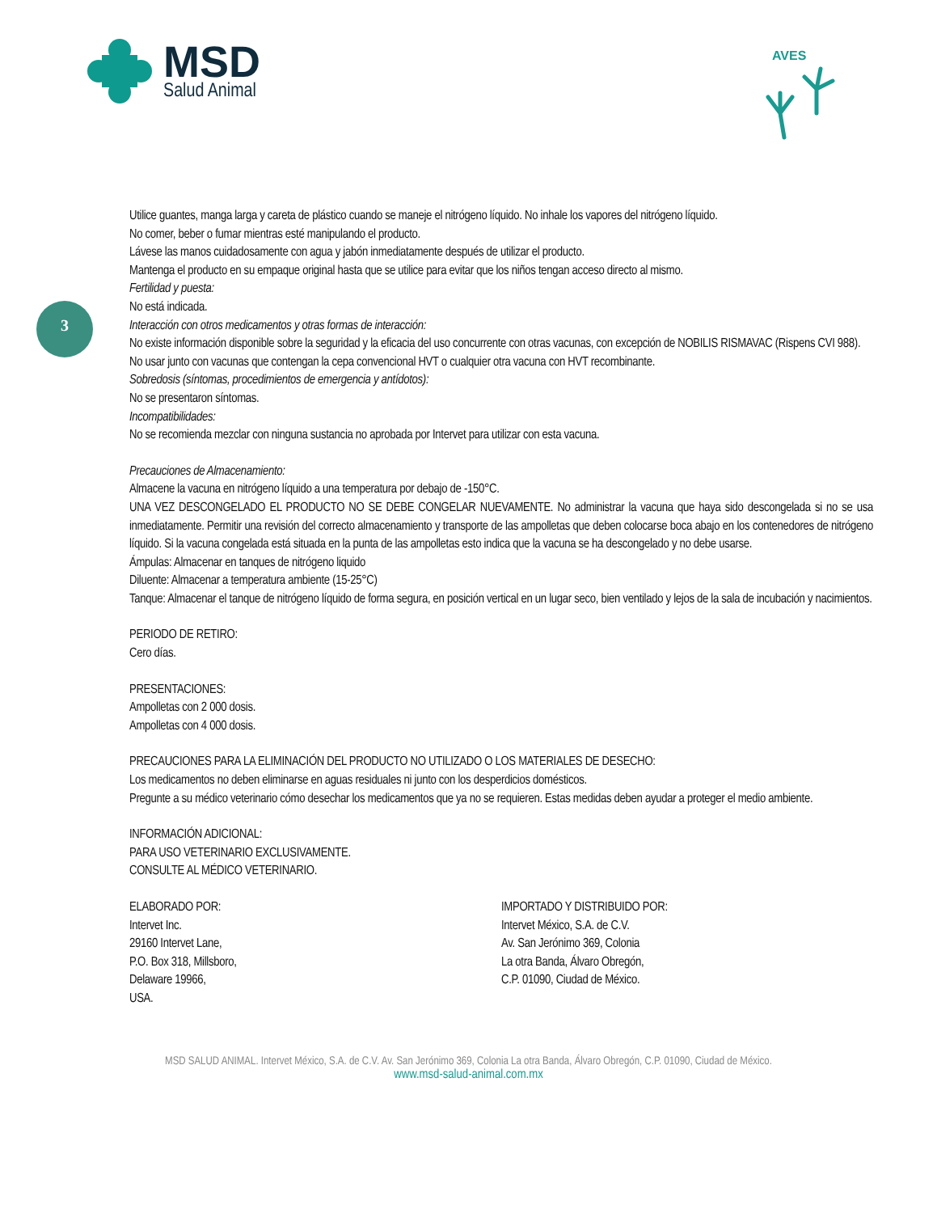MSD
Salud Animal
AVES
3
Utilice guantes, manga larga y careta de plástico cuando se maneje el nitrógeno líquido. No inhale los vapores del nitrógeno líquido.
No comer, beber o fumar mientras esté manipulando el producto.
Lávese las manos cuidadosamente con agua y jabón inmediatamente después de utilizar el producto.
Mantenga el producto en su empaque original hasta que se utilice para evitar que los niños tengan acceso directo al mismo.
Fertilidad y puesta:
No está indicada.
Interacción con otros medicamentos y otras formas de interacción:
No existe información disponible sobre la seguridad y la eficacia del uso concurrente con otras vacunas, con excepción de NOBILIS RISMAVAC (Rispens CVI 988).
No usar junto con vacunas que contengan la cepa convencional HVT o cualquier otra vacuna con HVT recombinante.
Sobredosis (síntomas, procedimientos de emergencia y antídotos):
No se presentaron síntomas.
Incompatibilidades:
No se recomienda mezclar con ninguna sustancia no aprobada por Intervet para utilizar con esta vacuna.
Precauciones de Almacenamiento:
Almacene la vacuna en nitrógeno líquido a una temperatura por debajo de -150°C.
UNA VEZ DESCONGELADO EL PRODUCTO NO SE DEBE CONGELAR NUEVAMENTE. No administrar la vacuna que haya sido descongelada si no se usa inmediatamente. Permitir una revisión del correcto almacenamiento y transporte de las ampolletas que deben colocarse boca abajo en los contenedores de nitrógeno líquido. Si la vacuna congelada está situada en la punta de las ampolletas esto indica que la vacuna se ha descongelado y no debe usarse.
Ámpulas: Almacenar en tanques de nitrógeno liquido
Diluente: Almacenar a temperatura ambiente (15-25°C)
Tanque: Almacenar el tanque de nitrógeno líquido de forma segura, en posición vertical en un lugar seco, bien ventilado y lejos de la sala de incubación y nacimientos.
PERIODO DE RETIRO:
Cero días.
PRESENTACIONES:
Ampolletas con 2 000 dosis.
Ampolletas con 4 000 dosis.
PRECAUCIONES PARA LA ELIMINACIÓN DEL PRODUCTO NO UTILIZADO O LOS MATERIALES DE DESECHO:
Los medicamentos no deben eliminarse en aguas residuales ni junto con los desperdicios domésticos.
Pregunte a su médico veterinario cómo desechar los medicamentos que ya no se requieren. Estas medidas deben ayudar a proteger el medio ambiente.
INFORMACIÓN ADICIONAL:
PARA USO VETERINARIO EXCLUSIVAMENTE.
CONSULTE AL MÉDICO VETERINARIO.
ELABORADO POR:
Intervet Inc.
29160 Intervet Lane,
P.O. Box 318, Millsboro,
Delaware 19966,
USA.
IMPORTADO Y DISTRIBUIDO POR:
Intervet México, S.A. de C.V.
Av. San Jerónimo 369, Colonia
La otra Banda, Álvaro Obregón,
C.P. 01090, Ciudad de México.
MSD SALUD ANIMAL. Intervet México, S.A. de C.V. Av. San Jerónimo 369, Colonia La otra Banda, Álvaro Obregón, C.P. 01090, Ciudad de México.
www.msd-salud-animal.com.mx